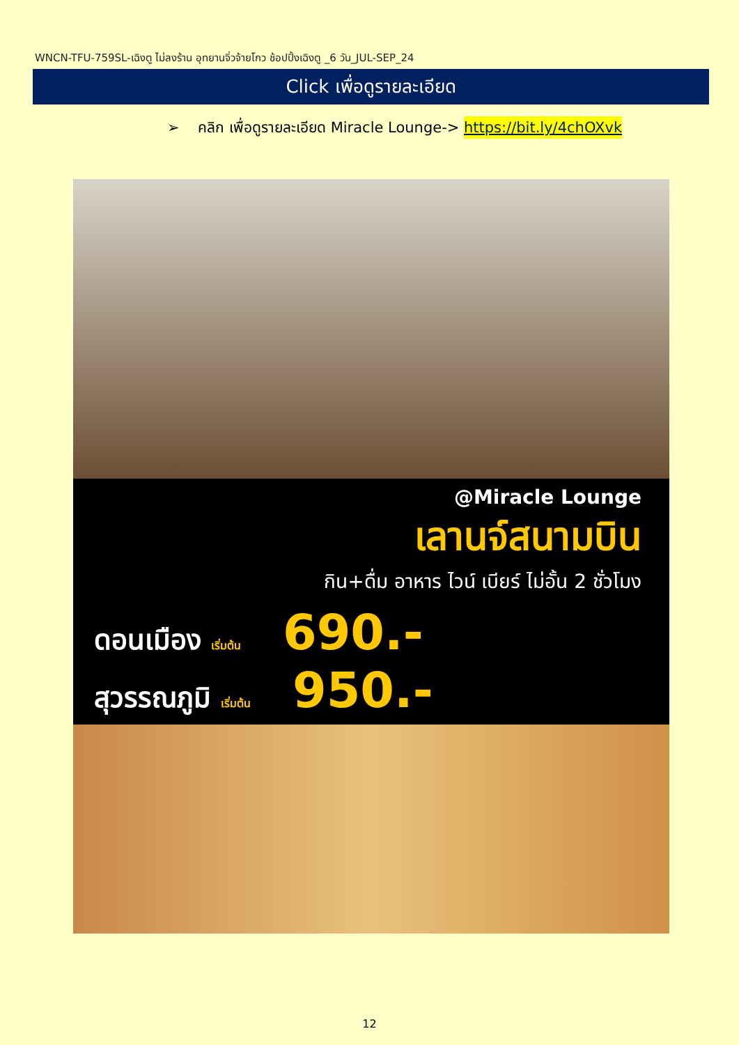WNCN-TFU-759SL-เฉิงตู ไม่ลงร้าน อุทยานจิ่วจ้ายโกว ช้อปปิ้งเฉิงตู _6 วัน_JUL-SEP_24
Click เพื่อดูรายละเอียด
➢ คลิก เพื่อดูรายละเอียด Miracle Lounge-> https://bit.ly/4chOXvk
@Miracle Lounge
เลานจ์สนามบิน
กิน+ดื่ม อาหาร ไวน์ เบียร์ ไม่อั้น 2 ชั่วโมง
ดอนเมือง เริ่มต้น 690.-
สุวรรณภูมิ เริ่มต้น 950.-
12